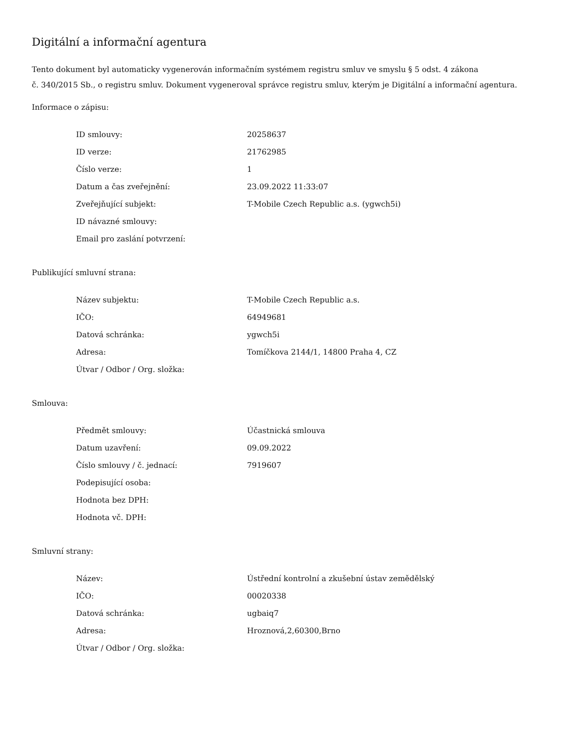Digitální a informační agentura
Tento dokument byl automaticky vygenerován informačním systémem registru smluv ve smyslu § 5 odst. 4 zákona
č. 340/2015 Sb., o registru smluv. Dokument vygeneroval správce registru smluv, kterým je Digitální a informační agentura.
Informace o zápisu:
| ID smlouvy: | 20258637 |
| ID verze: | 21762985 |
| Číslo verze: | 1 |
| Datum a čas zveřejnění: | 23.09.2022 11:33:07 |
| Zveřejňující subjekt: | T-Mobile Czech Republic a.s. (ygwch5i) |
| ID návazné smlouvy: | |
| Email pro zaslání potvrzení: | |
Publikující smluvní strana:
| Název subjektu: | T-Mobile Czech Republic a.s. |
| IČO: | 64949681 |
| Datová schránka: | ygwch5i |
| Adresa: | Tomíčkova 2144/1, 14800 Praha 4, CZ |
| Útvar / Odbor / Org. složka: | |
Smlouva:
| Předmět smlouvy: | Účastnická smlouva |
| Datum uzavření: | 09.09.2022 |
| Číslo smlouvy / č. jednací: | 7919607 |
| Podepisující osoba: | |
| Hodnota bez DPH: | |
| Hodnota vč. DPH: | |
Smluvní strany:
| Název: | Ústřední kontrolní a zkušební ústav zemědělský |
| IČO: | 00020338 |
| Datová schránka: | ugbaiq7 |
| Adresa: | Hroznová,2,60300,Brno |
| Útvar / Odbor / Org. složka: | |